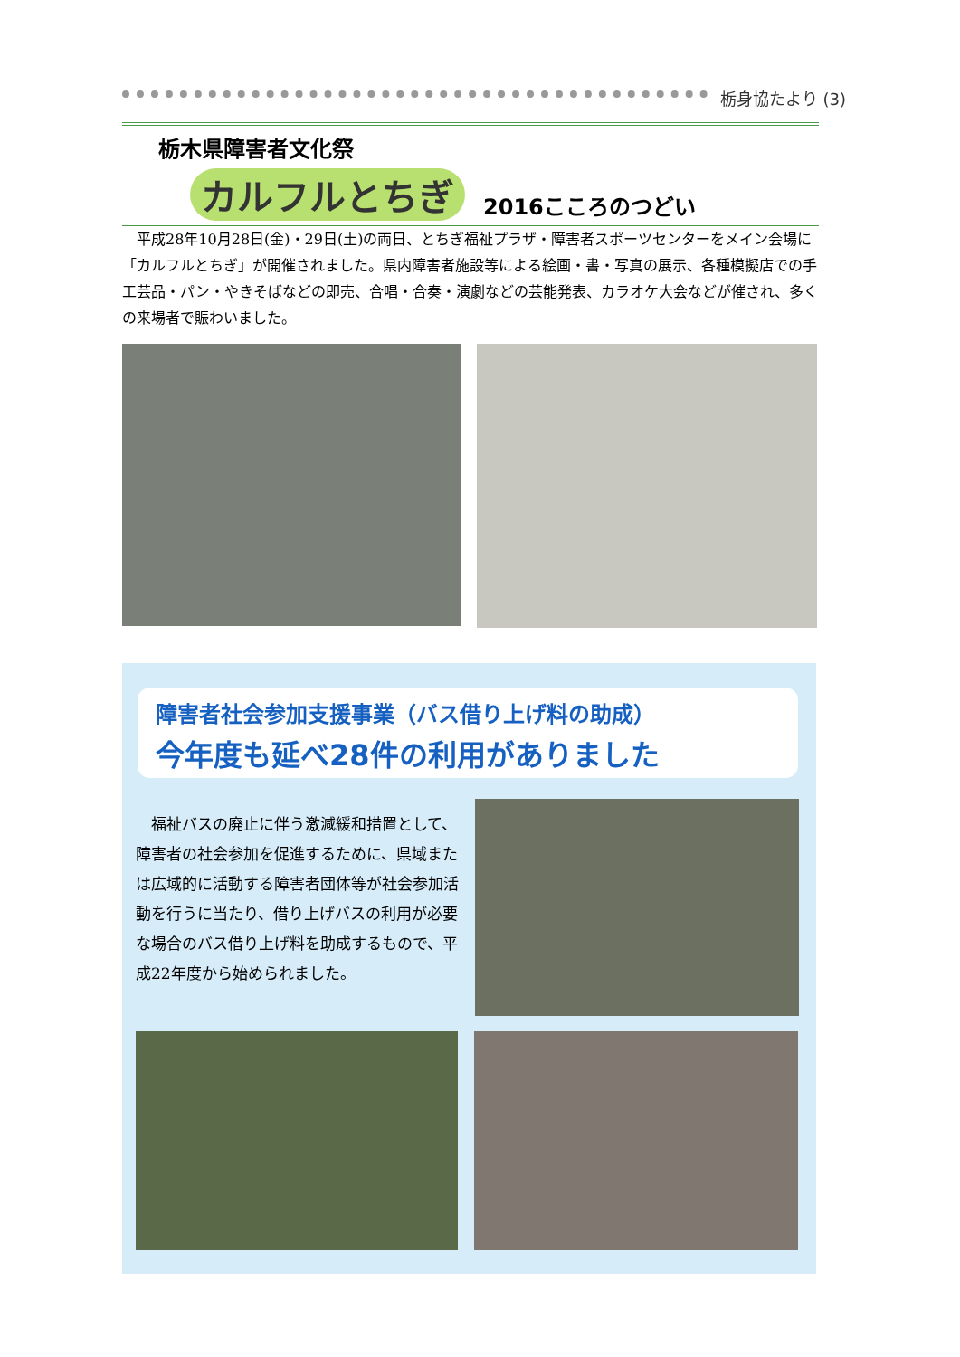栃身協たより (3)
栃木県障害者文化祭
カルフルとちぎ 2016こころのつどい
　平成28年10月28日(金)・29日(土)の両日、とちぎ福祉プラザ・障害者スポーツセンターをメイン会場に「カルフルとちぎ」が開催されました。県内障害者施設等による絵画・書・写真の展示、各種模擬店での手工芸品・パン・やきそばなどの即売、合唱・合奏・演劇などの芸能発表、カラオケ大会などが催され、多くの来場者で賑わいました。
障害者社会参加支援事業（バス借り上げ料の助成）
今年度も延べ28件の利用がありました
　福祉バスの廃止に伴う激減緩和措置として、障害者の社会参加を促進するために、県域または広域的に活動する障害者団体等が社会参加活動を行うに当たり、借り上げバスの利用が必要な場合のバス借り上げ料を助成するもので、平成22年度から始められました。